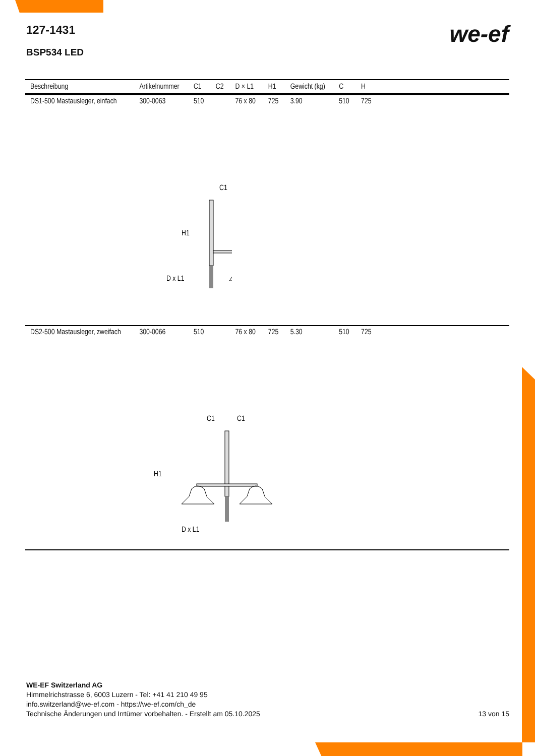127-1431
BSP534 LED
we-ef
| Beschreibung | Artikelnummer | C1 | C2 | D × L1 | H1 | Gewicht (kg) | C | H | |
| --- | --- | --- | --- | --- | --- | --- | --- | --- | --- |
| DS1-500 Mastausleger, einfach | 300-0063 | 510 | | 76 x 80 | 725 | 3.90 | 510 | 725 | |
| C1 H1 D x L1 | | | | | | | | | |
| DS2-500 Mastausleger, zweifach | 300-0066 | 510 | | 76 x 80 | 725 | 5.30 | 510 | 725 | |
| C1 C1 H1 D x L1 | | | | | | | | | |
WE-EF Switzerland AG
Himmelrichstrasse 6, 6003 Luzern - Tel: +41 41 210 49 95
info.switzerland@we-ef.com - https://we-ef.com/ch_de
Technische Änderungen und Irrtümer vorbehalten. - Erstellt am 05.10.2025
13 von 15